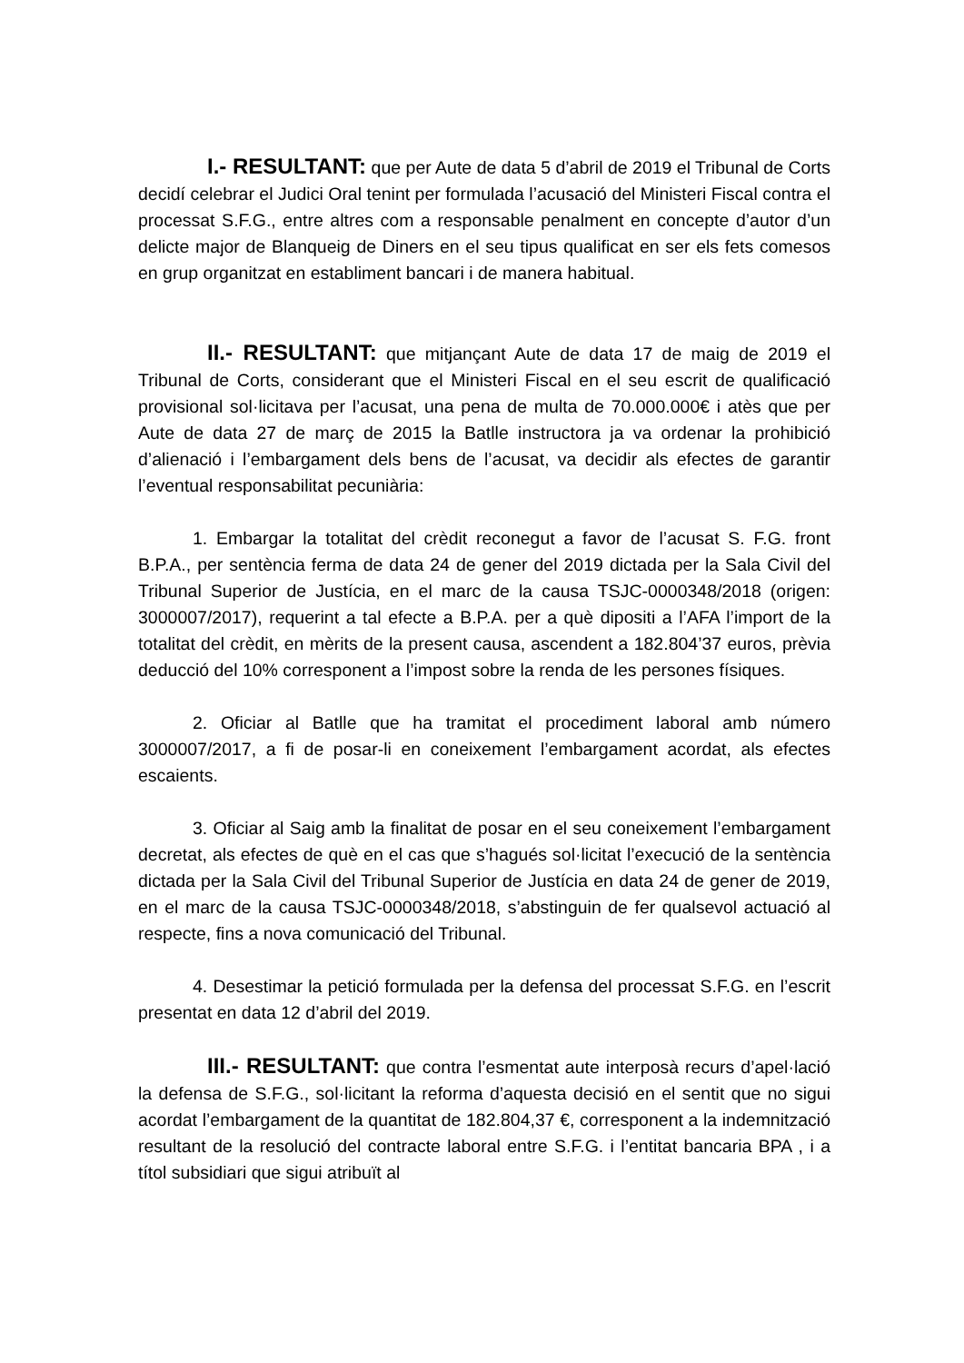I.- RESULTANT: que per Aute de data 5 d’abril de 2019 el Tribunal de Corts decidí celebrar el Judici Oral tenint per formulada l’acusació del Ministeri Fiscal contra el processat S.F.G., entre altres com a responsable penalment en concepte d’autor d’un delicte major de Blanqueig de Diners en el seu tipus qualificat en ser els fets comesos en grup organitzat en establiment bancari i de manera habitual.
II.- RESULTANT: que mitjançant Aute de data 17 de maig de 2019 el Tribunal de Corts, considerant que el Ministeri Fiscal en el seu escrit de qualificació provisional sol·licitava per l’acusat, una pena de multa de 70.000.000€ i atès que per Aute de data 27 de març de 2015 la Batlle instructora ja va ordenar la prohibició d’alienació i l’embargament dels bens de l’acusat, va decidir als efectes de garantir l’eventual responsabilitat pecuniària:
1. Embargar la totalitat del crèdit reconegut a favor de l’acusat S. F.G. front B.P.A., per sentència ferma de data 24 de gener del 2019 dictada per la Sala Civil del Tribunal Superior de Justícia, en el marc de la causa TSJC-0000348/2018 (origen: 3000007/2017), requerint a tal efecte a B.P.A. per a què dipositi a l’AFA l’import de la totalitat del crèdit, en mèrits de la present causa, ascendent a 182.804’37 euros, prèvia deducció del 10% corresponent a l’impost sobre la renda de les persones físiques.
2. Oficiar al Batlle que ha tramitat el procediment laboral amb número 3000007/2017, a fi de posar-li en coneixement l’embargament acordat, als efectes escaients.
3. Oficiar al Saig amb la finalitat de posar en el seu coneixement l’embargament decretat, als efectes de què en el cas que s’hagués sol·licitat l’execució de la sentència dictada per la Sala Civil del Tribunal Superior de Justícia en data 24 de gener de 2019, en el marc de la causa TSJC-0000348/2018, s’abstinguin de fer qualsevol actuació al respecte, fins a nova comunicació del Tribunal.
4. Desestimar la petició formulada per la defensa del processat S.F.G. en l’escrit presentat en data 12 d’abril del 2019.
III.- RESULTANT: que contra l’esmentat aute interposà recurs d’apel·lació la defensa de S.F.G., sol·licitant la reforma d’aquesta decisió en el sentit que no sigui acordat l’embargament de la quantitat de 182.804,37 €, corresponent a la indemnització resultant de la resolució del contracte laboral entre S.F.G. i l’entitat bancaria BPA , i a títol subsidiari que sigui atribuït al